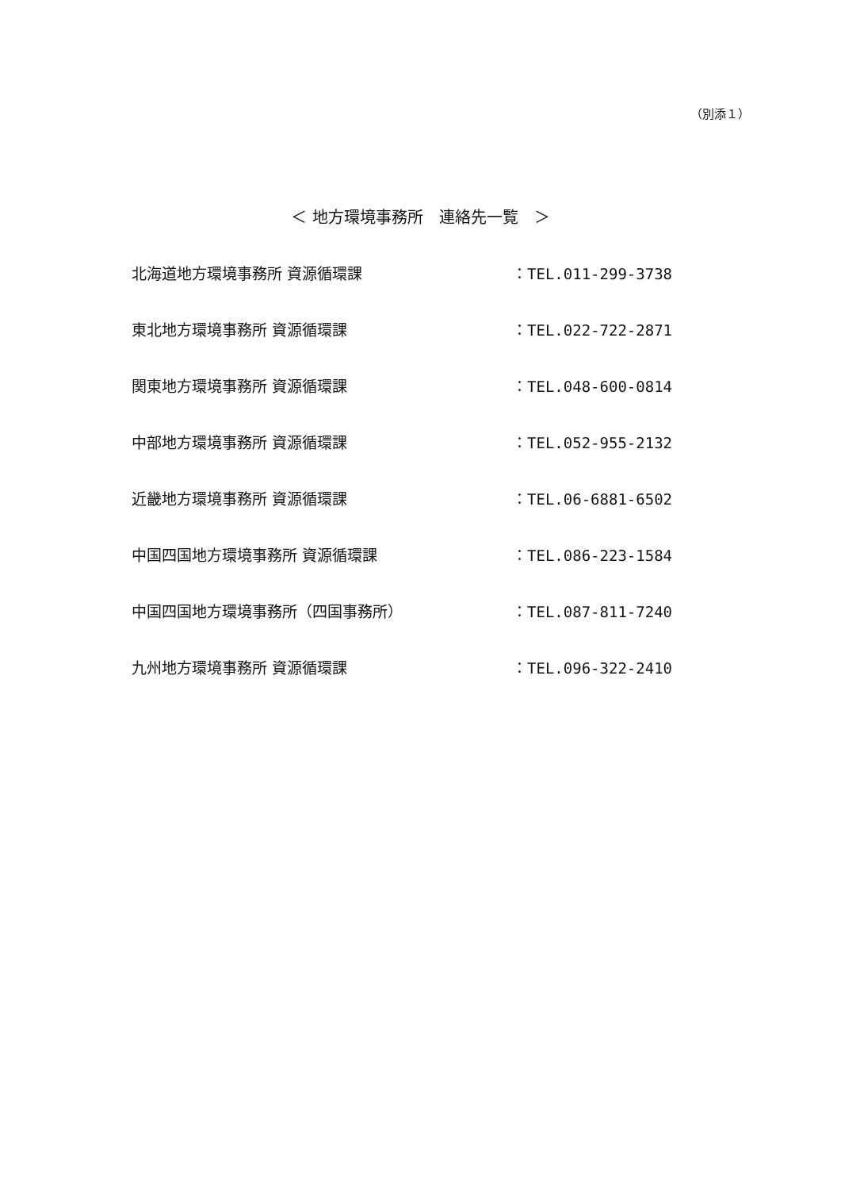（別添１）
＜ 地方環境事務所　連絡先一覧　＞
北海道地方環境事務所 資源循環課 ：TEL.011-299-3738
東北地方環境事務所 資源循環課 ：TEL.022-722-2871
関東地方環境事務所 資源循環課 ：TEL.048-600-0814
中部地方環境事務所 資源循環課 ：TEL.052-955-2132
近畿地方環境事務所 資源循環課 ：TEL.06-6881-6502
中国四国地方環境事務所 資源循環課 ：TEL.086-223-1584
中国四国地方環境事務所（四国事務所） ：TEL.087-811-7240
九州地方環境事務所 資源循環課 ：TEL.096-322-2410